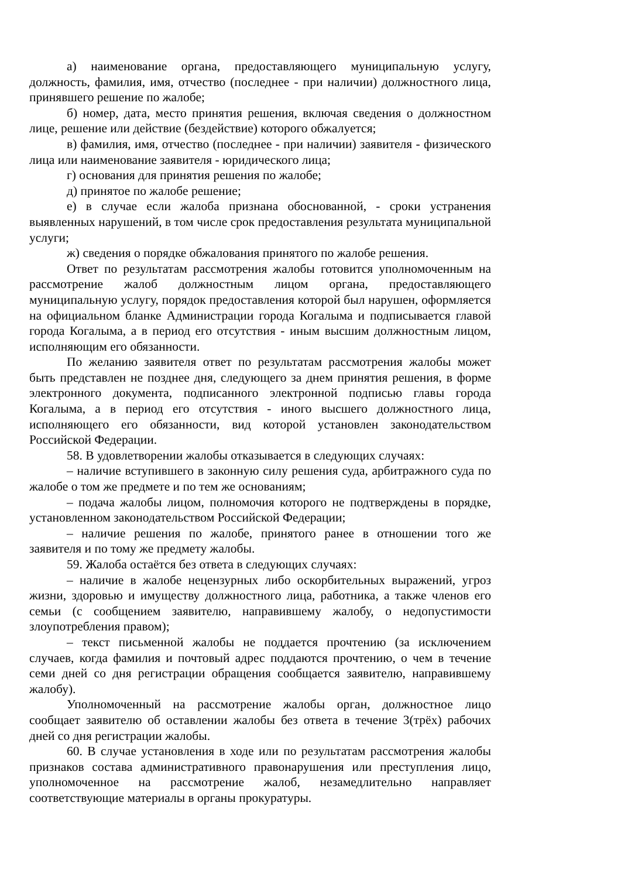а) наименование органа, предоставляющего муниципальную услугу, должность, фамилия, имя, отчество (последнее - при наличии) должностного лица, принявшего решение по жалобе;
б) номер, дата, место принятия решения, включая сведения о должностном лице, решение или действие (бездействие) которого обжалуется;
в) фамилия, имя, отчество (последнее - при наличии) заявителя - физического лица или наименование заявителя - юридического лица;
г) основания для принятия решения по жалобе;
д) принятое по жалобе решение;
е) в случае если жалоба признана обоснованной, - сроки устранения выявленных нарушений, в том числе срок предоставления результата муниципальной услуги;
ж) сведения о порядке обжалования принятого по жалобе решения.
Ответ по результатам рассмотрения жалобы готовится уполномоченным на рассмотрение жалоб должностным лицом органа, предоставляющего муниципальную услугу, порядок предоставления которой был нарушен, оформляется на официальном бланке Администрации города Когалыма и подписывается главой города Когалыма, а в период его отсутствия - иным высшим должностным лицом, исполняющим его обязанности.
По желанию заявителя ответ по результатам рассмотрения жалобы может быть представлен не позднее дня, следующего за днем принятия решения, в форме электронного документа, подписанного электронной подписью главы города Когалыма, а в период его отсутствия - иного высшего должностного лица, исполняющего его обязанности, вид которой установлен законодательством Российской Федерации.
58. В удовлетворении жалобы отказывается в следующих случаях:
– наличие вступившего в законную силу решения суда, арбитражного суда по жалобе о том же предмете и по тем же основаниям;
– подача жалобы лицом, полномочия которого не подтверждены в порядке, установленном законодательством Российской Федерации;
– наличие решения по жалобе, принятого ранее в отношении того же заявителя и по тому же предмету жалобы.
59. Жалоба остаётся без ответа в следующих случаях:
– наличие в жалобе нецензурных либо оскорбительных выражений, угроз жизни, здоровью и имуществу должностного лица, работника, а также членов его семьи (с сообщением заявителю, направившему жалобу, о недопустимости злоупотребления правом);
– текст письменной жалобы не поддается прочтению (за исключением случаев, когда фамилия и почтовый адрес поддаются прочтению, о чем в течение семи дней со дня регистрации обращения сообщается заявителю, направившему жалобу).
Уполномоченный на рассмотрение жалобы орган, должностное лицо сообщает заявителю об оставлении жалобы без ответа в течение 3(трёх) рабочих дней со дня регистрации жалобы.
60. В случае установления в ходе или по результатам рассмотрения жалобы признаков состава административного правонарушения или преступления лицо, уполномоченное на рассмотрение жалоб, незамедлительно направляет соответствующие материалы в органы прокуратуры.